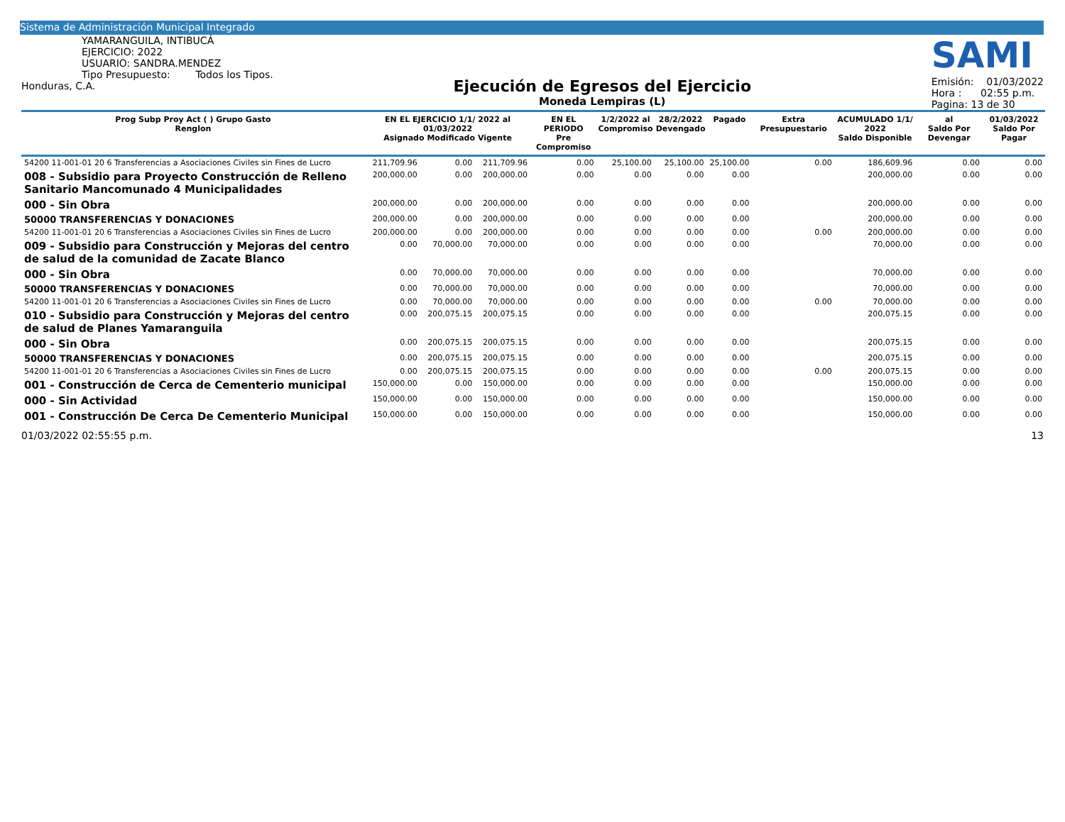Sistema de Administración Municipal Integrado
YAMARANGUILA, INTIBUCÁ
EJERCICIO: 2022
USUARIO: SANDRA.MENDEZ
Tipo Presupuesto: Todos los Tipos.
Honduras, C.A.
Ejecución de Egresos del Ejercicio
Moneda Lempiras (L)
SAMI
Emisión: 01/03/2022
Hora : 02:55 p.m.
Pagina: 13 de 30
| Prog Subp Proy Act ( ) Grupo Gasto Renglon | EN EL EJERCICIO 1/1/ 2022 al 01/03/2022 Asignado Modificado Vigente | | | EN EL PERIODO Pre Compromiso | 1/2/2022 al Compromiso | 28/2/2022 Devengado | Pagado | Extra Presupuestario | ACUMULADO 1/1/ 2022 Saldo Disponible | al Saldo Por Devengar | 01/03/2022 Saldo Por Pagar |
| --- | --- | --- | --- | --- | --- | --- | --- | --- | --- | --- | --- |
| 54200 11-001-01 20 6 Transferencias a Asociaciones Civiles sin Fines de Lucro | 211,709.96 | 0.00 | 211,709.96 | 0.00 | 25,100.00 | 25,100.00 | 25,100.00 | 0.00 | 186,609.96 | 0.00 | 0.00 |
| 008 - Subsidio para Proyecto Construcción de Relleno Sanitario Mancomunado 4 Municipalidades | 200,000.00 | 0.00 | 200,000.00 | 0.00 | 0.00 | 0.00 | 0.00 | | 200,000.00 | 0.00 | 0.00 |
| 000 - Sin Obra | 200,000.00 | 0.00 | 200,000.00 | 0.00 | 0.00 | 0.00 | 0.00 | | 200,000.00 | 0.00 | 0.00 |
| 50000 TRANSFERENCIAS Y DONACIONES | 200,000.00 | 0.00 | 200,000.00 | 0.00 | 0.00 | 0.00 | 0.00 | | 200,000.00 | 0.00 | 0.00 |
| 54200 11-001-01 20 6 Transferencias a Asociaciones Civiles sin Fines de Lucro | 200,000.00 | 0.00 | 200,000.00 | 0.00 | 0.00 | 0.00 | 0.00 | 0.00 | 200,000.00 | 0.00 | 0.00 |
| 009 - Subsidio para Construcción y Mejoras del centro de salud de la comunidad de Zacate Blanco | 0.00 | 70,000.00 | 70,000.00 | 0.00 | 0.00 | 0.00 | 0.00 | | 70,000.00 | 0.00 | 0.00 |
| 000 - Sin Obra | 0.00 | 70,000.00 | 70,000.00 | 0.00 | 0.00 | 0.00 | 0.00 | | 70,000.00 | 0.00 | 0.00 |
| 50000 TRANSFERENCIAS Y DONACIONES | 0.00 | 70,000.00 | 70,000.00 | 0.00 | 0.00 | 0.00 | 0.00 | | 70,000.00 | 0.00 | 0.00 |
| 54200 11-001-01 20 6 Transferencias a Asociaciones Civiles sin Fines de Lucro | 0.00 | 70,000.00 | 70,000.00 | 0.00 | 0.00 | 0.00 | 0.00 | 0.00 | 70,000.00 | 0.00 | 0.00 |
| 010 - Subsidio para Construcción y Mejoras del centro de salud de Planes Yamaranguila | 0.00 | 200,075.15 | 200,075.15 | 0.00 | 0.00 | 0.00 | 0.00 | | 200,075.15 | 0.00 | 0.00 |
| 000 - Sin Obra | 0.00 | 200,075.15 | 200,075.15 | 0.00 | 0.00 | 0.00 | 0.00 | | 200,075.15 | 0.00 | 0.00 |
| 50000 TRANSFERENCIAS Y DONACIONES | 0.00 | 200,075.15 | 200,075.15 | 0.00 | 0.00 | 0.00 | 0.00 | | 200,075.15 | 0.00 | 0.00 |
| 54200 11-001-01 20 6 Transferencias a Asociaciones Civiles sin Fines de Lucro | 0.00 | 200,075.15 | 200,075.15 | 0.00 | 0.00 | 0.00 | 0.00 | 0.00 | 200,075.15 | 0.00 | 0.00 |
| 001 - Construcción de Cerca de Cementerio municipal | 150,000.00 | 0.00 | 150,000.00 | 0.00 | 0.00 | 0.00 | 0.00 | | 150,000.00 | 0.00 | 0.00 |
| 000 - Sin Actividad | 150,000.00 | 0.00 | 150,000.00 | 0.00 | 0.00 | 0.00 | 0.00 | | 150,000.00 | 0.00 | 0.00 |
| 001 - Construcción De Cerca De Cementerio Municipal | 150,000.00 | 0.00 | 150,000.00 | 0.00 | 0.00 | 0.00 | 0.00 | | 150,000.00 | 0.00 | 0.00 |
01/03/2022 02:55:55 p.m. 13